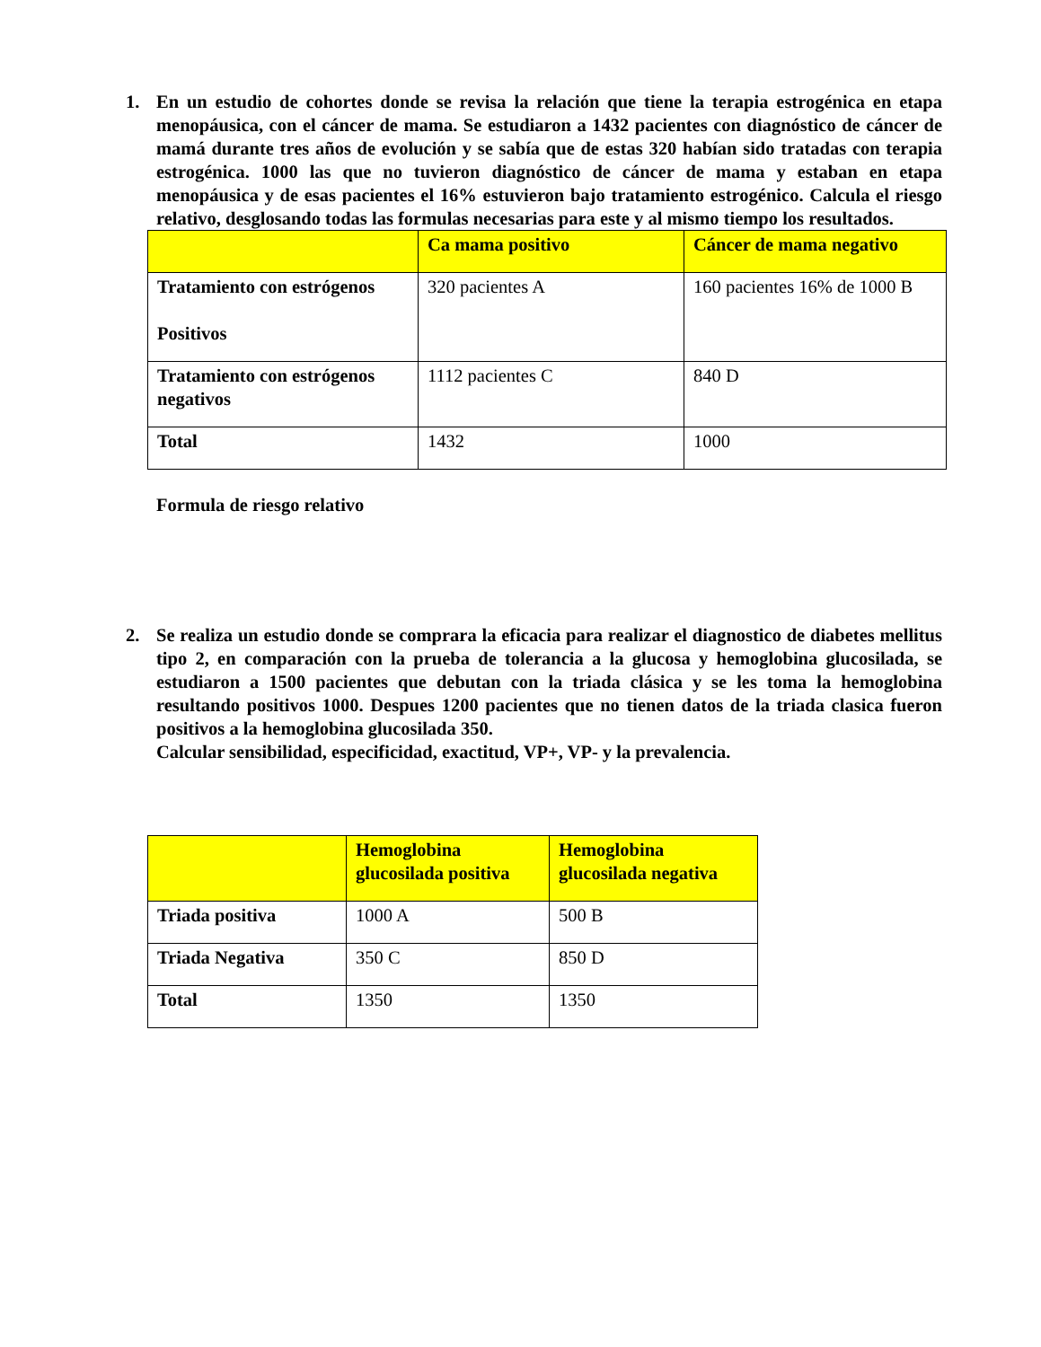1. En un estudio de cohortes donde se revisa la relación que tiene la terapia estrogénica en etapa menopáusica, con el cáncer de mama. Se estudiaron a 1432 pacientes con diagnóstico de cáncer de mamá durante tres años de evolución y se sabía que de estas 320 habían sido tratadas con terapia estrogénica. 1000 las que no tuvieron diagnóstico de cáncer de mama y estaban en etapa menopáusica y de esas pacientes el 16% estuvieron bajo tratamiento estrogénico. Calcula el riesgo relativo, desglosando todas las formulas necesarias para este y al mismo tiempo los resultados.
| | Ca mama positivo | Cáncer de mama negativo |
| --- | --- | --- |
| Tratamiento con estrógenos Positivos | 320 pacientes A | 160 pacientes 16% de 1000 B |
| Tratamiento con estrógenos negativos | 1112 pacientes C | 840 D |
| Total | 1432 | 1000 |
Formula de riesgo relativo
2. Se realiza un estudio donde se comprara la eficacia para realizar el diagnostico de diabetes mellitus tipo 2, en comparación con la prueba de tolerancia a la glucosa y hemoglobina glucosilada, se estudiaron a 1500 pacientes que debutan con la triada clásica y se les toma la hemoglobina resultando positivos 1000. Despues 1200 pacientes que no tienen datos de la triada clasica fueron positivos a la hemoglobina glucosilada 350.
Calcular sensibilidad, especificidad, exactitud, VP+, VP- y la prevalencia.
| | Hemoglobina glucosilada positiva | Hemoglobina glucosilada negativa |
| --- | --- | --- |
| Triada positiva | 1000 A | 500 B |
| Triada Negativa | 350 C | 850 D |
| Total | 1350 | 1350 |